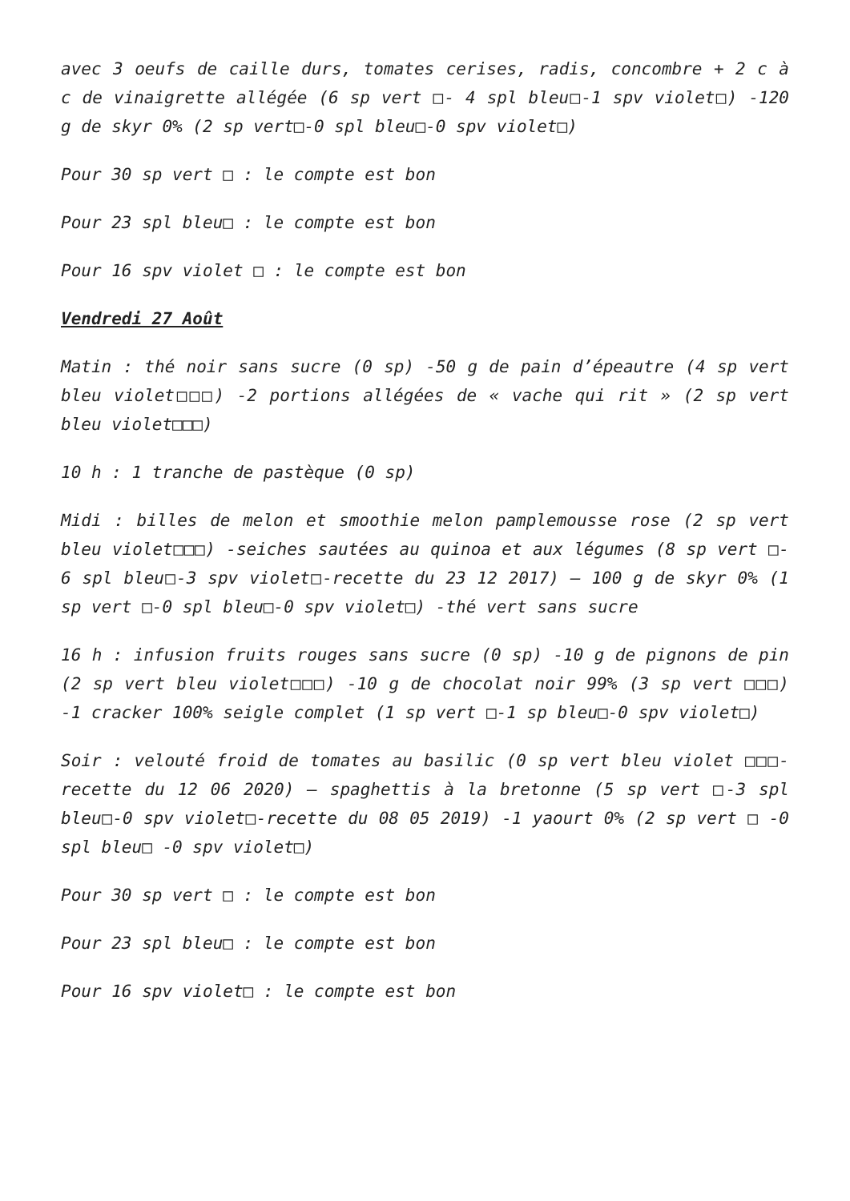avec 3 oeufs de caille durs, tomates cerises, radis, concombre + 2 c à c de vinaigrette allégée (6 sp vert □- 4 spl bleu□-1 spv violet□) -120 g de skyr 0% (2 sp vert□-0 spl bleu□-0 spv violet□)
Pour 30 sp vert □ : le compte est bon
Pour 23 spl bleu□ : le compte est bon
Pour 16 spv violet □ : le compte est bon
Vendredi 27 Août
Matin : thé noir sans sucre (0 sp) -50 g de pain d’épeautre (4 sp vert bleu violet□□□) -2 portions allégées de « vache qui rit » (2 sp vert bleu violet□□□)
10 h : 1 tranche de pastèque (0 sp)
Midi : billes de melon et smoothie melon pamplemousse rose (2 sp vert bleu violet□□□) -seiches sautées au quinoa et aux légumes (8 sp vert □- 6 spl bleu□-3 spv violet□-recette du 23 12 2017) – 100 g de skyr 0% (1 sp vert □-0 spl bleu□-0 spv violet□) -thé vert sans sucre
16 h : infusion fruits rouges sans sucre (0 sp) -10 g de pignons de pin (2 sp vert bleu violet□□□) -10 g de chocolat noir 99% (3 sp vert □□□) -1 cracker 100% seigle complet (1 sp vert □-1 sp bleu□-0 spv violet□)
Soir : velouté froid de tomates au basilic (0 sp vert bleu violet □□□-recette du 12 06 2020) – spaghettis à la bretonne (5 sp vert □-3 spl bleu□-0 spv violet□-recette du 08 05 2019) -1 yaourt 0% (2 sp vert □ -0 spl bleu□ -0 spv violet□)
Pour 30 sp vert □ : le compte est bon
Pour 23 spl bleu□ : le compte est bon
Pour 16 spv violet□ : le compte est bon